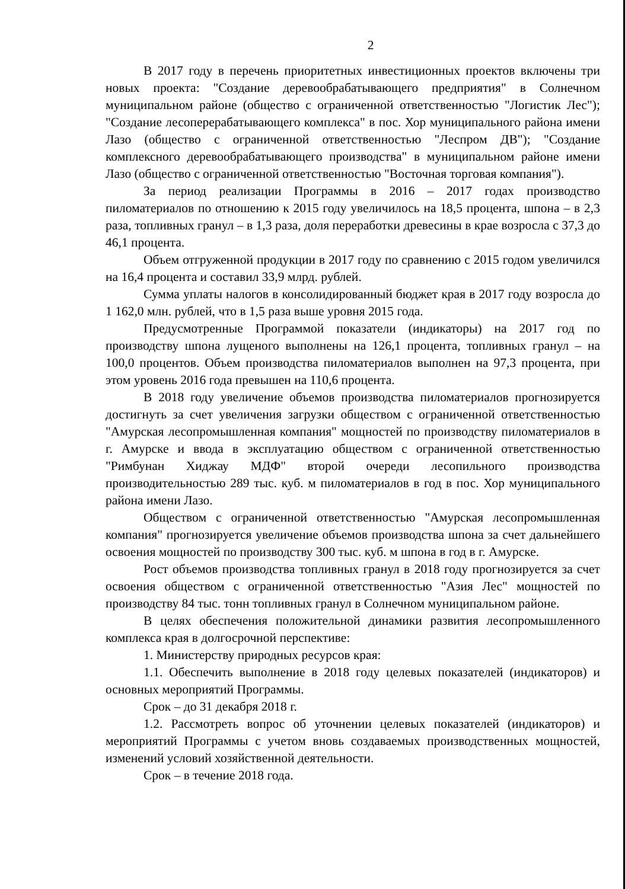2
В 2017 году в перечень приоритетных инвестиционных проектов включены три новых проекта: "Создание деревообрабатывающего предприятия" в Солнечном муниципальном районе (общество с ограниченной ответственностью "Логистик Лес"); "Создание лесоперерабатывающего комплекса" в пос. Хор муниципального района имени Лазо (общество с ограниченной ответственностью "Леспром ДВ"); "Создание комплексного деревообрабатывающего производства" в муниципальном районе имени Лазо (общество с ограниченной ответственностью "Восточная торговая компания").
За период реализации Программы в 2016 – 2017 годах производство пиломатериалов по отношению к 2015 году увеличилось на 18,5 процента, шпона – в 2,3 раза, топливных гранул – в 1,3 раза, доля переработки древесины в крае возросла с 37,3 до 46,1 процента.
Объем отгруженной продукции в 2017 году по сравнению с 2015 годом увеличился на 16,4 процента и составил 33,9 млрд. рублей.
Сумма уплаты налогов в консолидированный бюджет края в 2017 году возросла до 1 162,0 млн. рублей, что в 1,5 раза выше уровня 2015 года.
Предусмотренные Программой показатели (индикаторы) на 2017 год по производству шпона лущеного выполнены на 126,1 процента, топливных гранул – на 100,0 процентов. Объем производства пиломатериалов выполнен на 97,3 процента, при этом уровень 2016 года превышен на 110,6 процента.
В 2018 году увеличение объемов производства пиломатериалов прогнозируется достигнуть за счет увеличения загрузки обществом с ограниченной ответственностью "Амурская лесопромышленная компания" мощностей по производству пиломатериалов в г. Амурске и ввода в эксплуатацию обществом с ограниченной ответственностью "Римбунан Хиджау МДФ" второй очереди лесопильного производства производительностью 289 тыс. куб. м пиломатериалов в год в пос. Хор муниципального района имени Лазо.
Обществом с ограниченной ответственностью "Амурская лесопромышленная компания" прогнозируется увеличение объемов производства шпона за счет дальнейшего освоения мощностей по производству 300 тыс. куб. м шпона в год в г. Амурске.
Рост объемов производства топливных гранул в 2018 году прогнозируется за счет освоения обществом с ограниченной ответственностью "Азия Лес" мощностей по производству 84 тыс. тонн топливных гранул в Солнечном муниципальном районе.
В целях обеспечения положительной динамики развития лесопромышленного комплекса края в долгосрочной перспективе:
1. Министерству природных ресурсов края:
1.1. Обеспечить выполнение в 2018 году целевых показателей (индикаторов) и основных мероприятий Программы.
Срок – до 31 декабря 2018 г.
1.2. Рассмотреть вопрос об уточнении целевых показателей (индикаторов) и мероприятий Программы с учетом вновь создаваемых производственных мощностей, изменений условий хозяйственной деятельности.
Срок – в течение 2018 года.